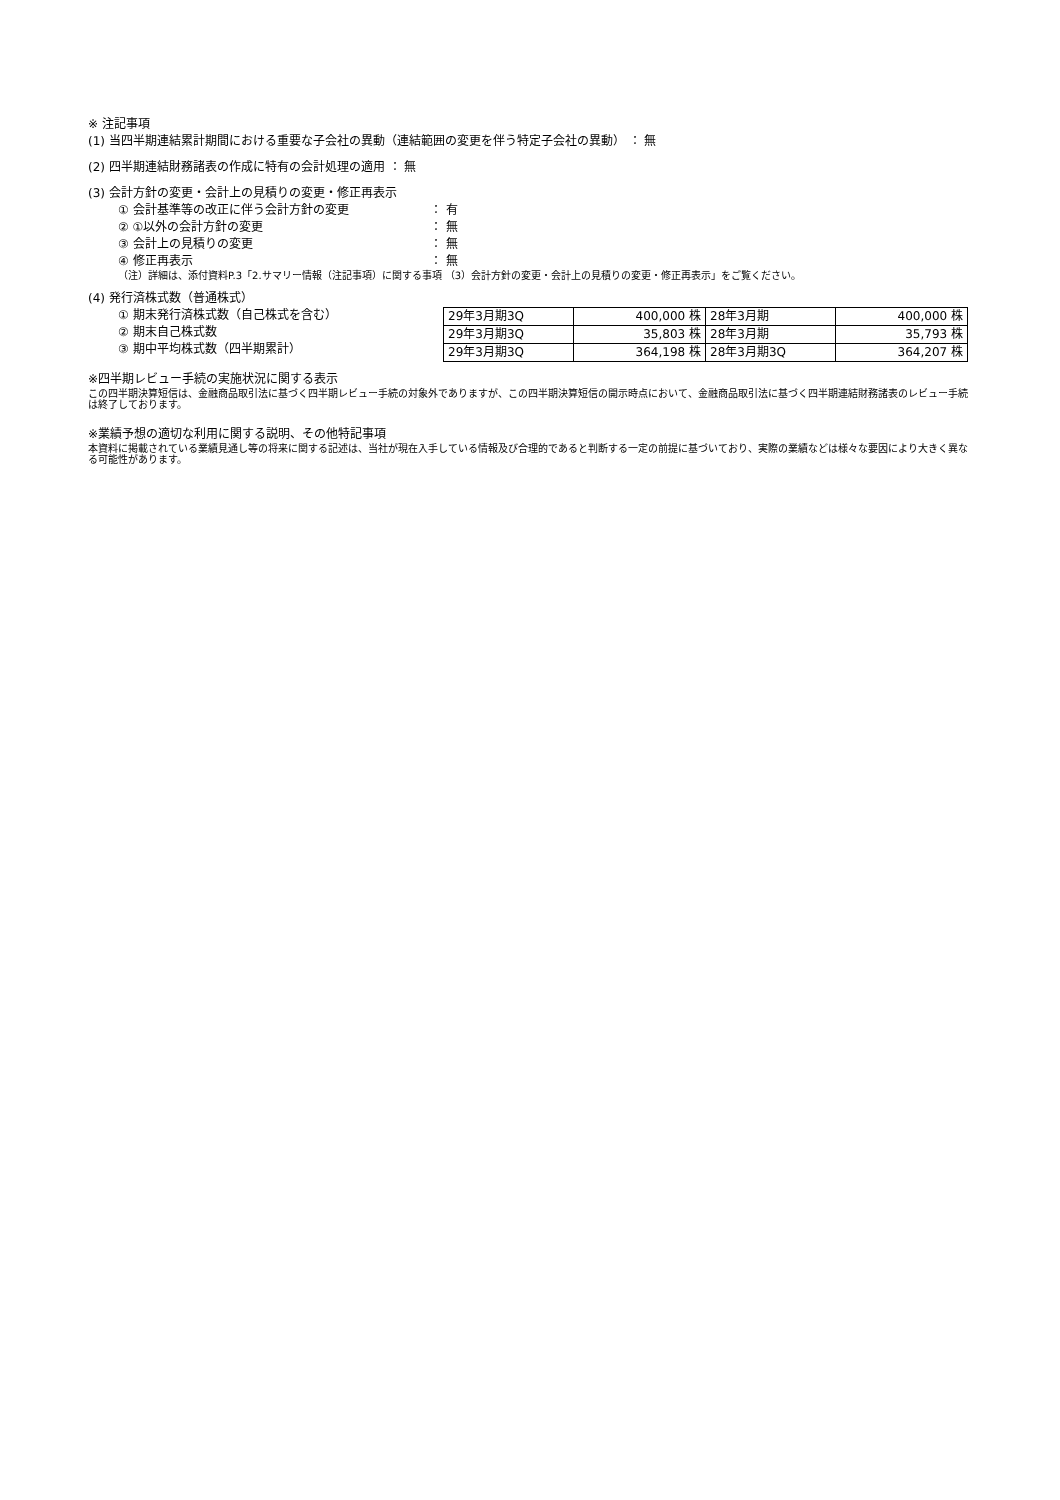※ 注記事項
(1) 当四半期連結累計期間における重要な子会社の異動（連結範囲の変更を伴う特定子会社の異動） ： 無
(2) 四半期連結財務諸表の作成に特有の会計処理の適用 ： 無
(3) 会計方針の変更・会計上の見積りの変更・修正再表示
① 会計基準等の改正に伴う会計方針の変更 ： 有
② ①以外の会計方針の変更 ： 無
③ 会計上の見積りの変更 ： 無
④ 修正再表示 ： 無
（注）詳細は、添付資料P.3「2.サマリー情報（注記事項）に関する事項 （3）会計方針の変更・会計上の見積りの変更・修正再表示」をご覧ください。
(4) 発行済株式数（普通株式）
① 期末発行済株式数（自己株式を含む）
② 期末自己株式数
③ 期中平均株式数（四半期累計）
| 29年3月期3Q | 400,000 株 | 28年3月期 | 400,000 株 |
| 29年3月期3Q | 35,803 株 | 28年3月期 | 35,793 株 |
| 29年3月期3Q | 364,198 株 | 28年3月期3Q | 364,207 株 |
※四半期レビュー手続の実施状況に関する表示
この四半期決算短信は、金融商品取引法に基づく四半期レビュー手続の対象外でありますが、この四半期決算短信の開示時点において、金融商品取引法に基づく四半期連結財務諸表のレビュー手続は終了しております。
※業績予想の適切な利用に関する説明、その他特記事項
本資料に掲載されている業績見通し等の将来に関する記述は、当社が現在入手している情報及び合理的であると判断する一定の前提に基づいており、実際の業績などは様々な要因により大きく異なる可能性があります。